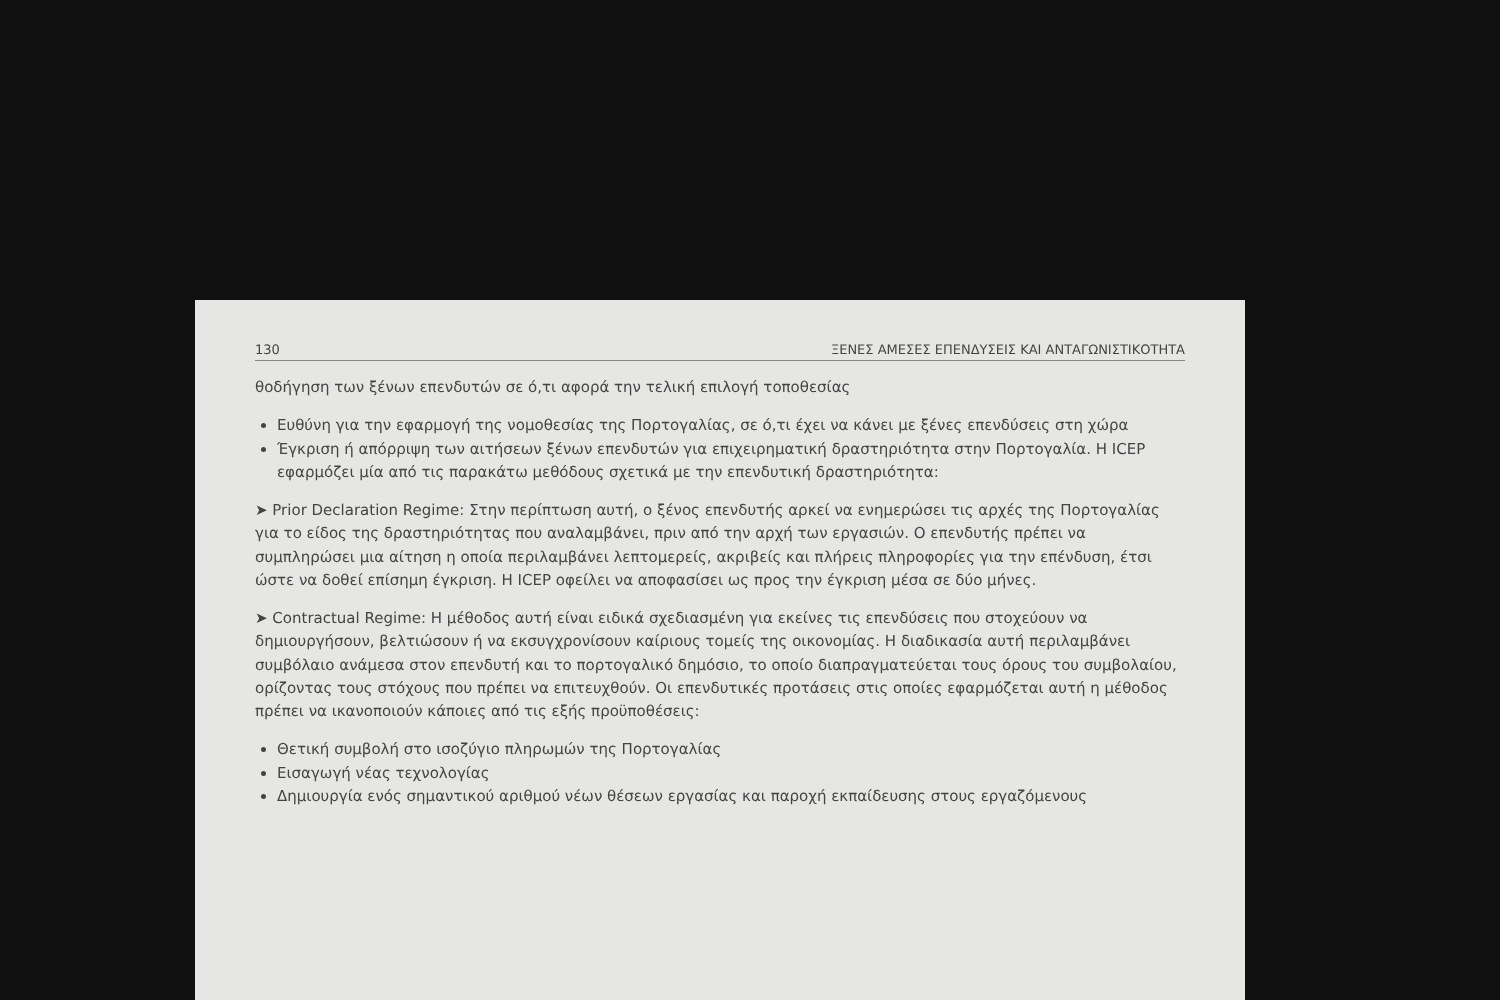130 ΞΕΝΕΣ ΑΜΕΣΕΣ ΕΠΕΝΔΥΣΕΙΣ ΚΑΙ ΑΝΤΑΓΩΝΙΣΤΙΚΟΤΗΤΑ
θοδήγηση των ξένων επενδυτών σε ό,τι αφορά την τελική επιλογή τοποθεσίας
Ευθύνη για την εφαρμογή της νομοθεσίας της Πορτογαλίας, σε ό,τι έχει να κάνει με ξένες επενδύσεις στη χώρα
Έγκριση ή απόρριψη των αιτήσεων ξένων επενδυτών για επιχειρηματική δραστηριότητα στην Πορτογαλία. Η ICEP εφαρμόζει μία από τις παρακάτω μεθόδους σχετικά με την επενδυτική δραστηριότητα:
➤ Prior Declaration Regime: Στην περίπτωση αυτή, ο ξένος επενδυτής αρκεί να ενημερώσει τις αρχές της Πορτογαλίας για το είδος της δραστηριότητας που αναλαμβάνει, πριν από την αρχή των εργασιών. Ο επενδυτής πρέπει να συμπληρώσει μια αίτηση η οποία περιλαμβάνει λεπτομερείς, ακριβείς και πλήρεις πληροφορίες για την επένδυση, έτσι ώστε να δοθεί επίσημη έγκριση. Η ICEP οφείλει να αποφασίσει ως προς την έγκριση μέσα σε δύο μήνες.
➤ Contractual Regime: Η μέθοδος αυτή είναι ειδικά σχεδιασμένη για εκείνες τις επενδύσεις που στοχεύουν να δημιουργήσουν, βελτιώσουν ή να εκσυγχρονίσουν καίριους τομείς της οικονομίας. Η διαδικασία αυτή περιλαμβάνει συμβόλαιο ανάμεσα στον επενδυτή και το πορτογαλικό δημόσιο, το οποίο διαπραγματεύεται τους όρους του συμβολαίου, ορίζοντας τους στόχους που πρέπει να επιτευχθούν. Οι επενδυτικές προτάσεις στις οποίες εφαρμόζεται αυτή η μέθοδος πρέπει να ικανοποιούν κάποιες από τις εξής προϋποθέσεις:
Θετική συμβολή στο ισοζύγιο πληρωμών της Πορτογαλίας
Εισαγωγή νέας τεχνολογίας
Δημιουργία ενός σημαντικού αριθμού νέων θέσεων εργασίας και παροχή εκπαίδευσης στους εργαζόμενους